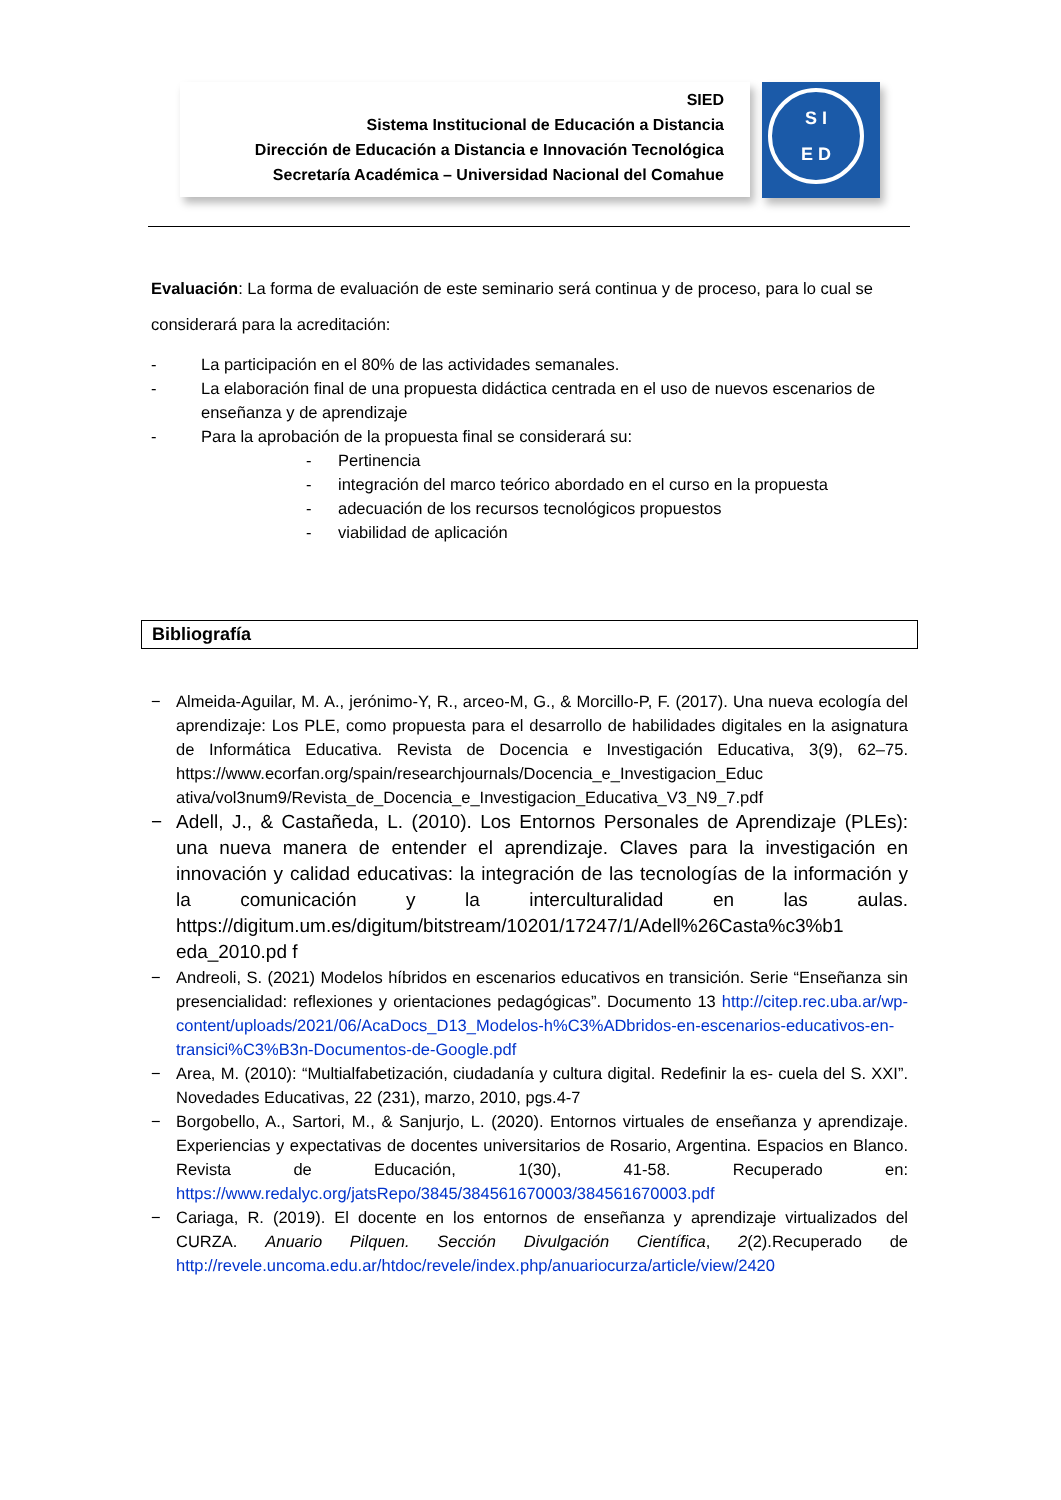SIED
Sistema Institucional de Educación a Distancia
Dirección de Educación a Distancia e Innovación Tecnológica
Secretaría Académica – Universidad Nacional del Comahue
S I
E D
Evaluación: La forma de evaluación de este seminario será continua y de proceso, para lo cual se considerará para la acreditación:
- La participación en el 80% de las actividades semanales.
- La elaboración final de una propuesta didáctica centrada en el uso de nuevos escenarios de enseñanza y de aprendizaje
- Para la aprobación de la propuesta final se considerará su:
- Pertinencia
- integración del marco teórico abordado en el curso en la propuesta
- adecuación de los recursos tecnológicos propuestos
- viabilidad de aplicación
Bibliografía
− Almeida-Aguilar, M. A., jerónimo-Y, R., arceo-M, G., & Morcillo-P, F. (2017). Una nueva ecología del aprendizaje: Los PLE, como propuesta para el desarrollo de habilidades digitales en la asignatura de Informática Educativa. Revista de Docencia e Investigación Educativa, 3(9), 62–75. https://www.ecorfan.org/spain/researchjournals/Docencia_e_Investigacion_Educ ativa/vol3num9/Revista_de_Docencia_e_Investigacion_Educativa_V3_N9_7.pdf
− Adell, J., & Castañeda, L. (2010). Los Entornos Personales de Aprendizaje (PLEs): una nueva manera de entender el aprendizaje. Claves para la investigación en innovación y calidad educativas: la integración de las tecnologías de la información y la comunicación y la interculturalidad en las aulas. https://digitum.um.es/digitum/bitstream/10201/17247/1/Adell%26Casta%c3%b1 eda_2010.pd f
− Andreoli, S. (2021) Modelos híbridos en escenarios educativos en transición. Serie “Enseñanza sin presencialidad: reflexiones y orientaciones pedagógicas”. Documento 13 http://citep.rec.uba.ar/wp-content/uploads/2021/06/AcaDocs_D13_Modelos-h%C3%ADbridos-en-escenarios-educativos-en-transici%C3%B3n-Documentos-de-Google.pdf
− Area, M. (2010): “Multialfabetización, ciudadanía y cultura digital. Redefinir la es- cuela del S. XXI”. Novedades Educativas, 22 (231), marzo, 2010, pgs.4-7
− Borgobello, A., Sartori, M., & Sanjurjo, L. (2020). Entornos virtuales de enseñanza y aprendizaje. Experiencias y expectativas de docentes universitarios de Rosario, Argentina. Espacios en Blanco. Revista de Educación, 1(30), 41-58. Recuperado en: https://www.redalyc.org/jatsRepo/3845/384561670003/384561670003.pdf
− Cariaga, R. (2019). El docente en los entornos de enseñanza y aprendizaje virtualizados del CURZA. Anuario Pilquen. Sección Divulgación Científica, 2(2).Recuperado de http://revele.uncoma.edu.ar/htdoc/revele/index.php/anuariocurza/article/view/2420